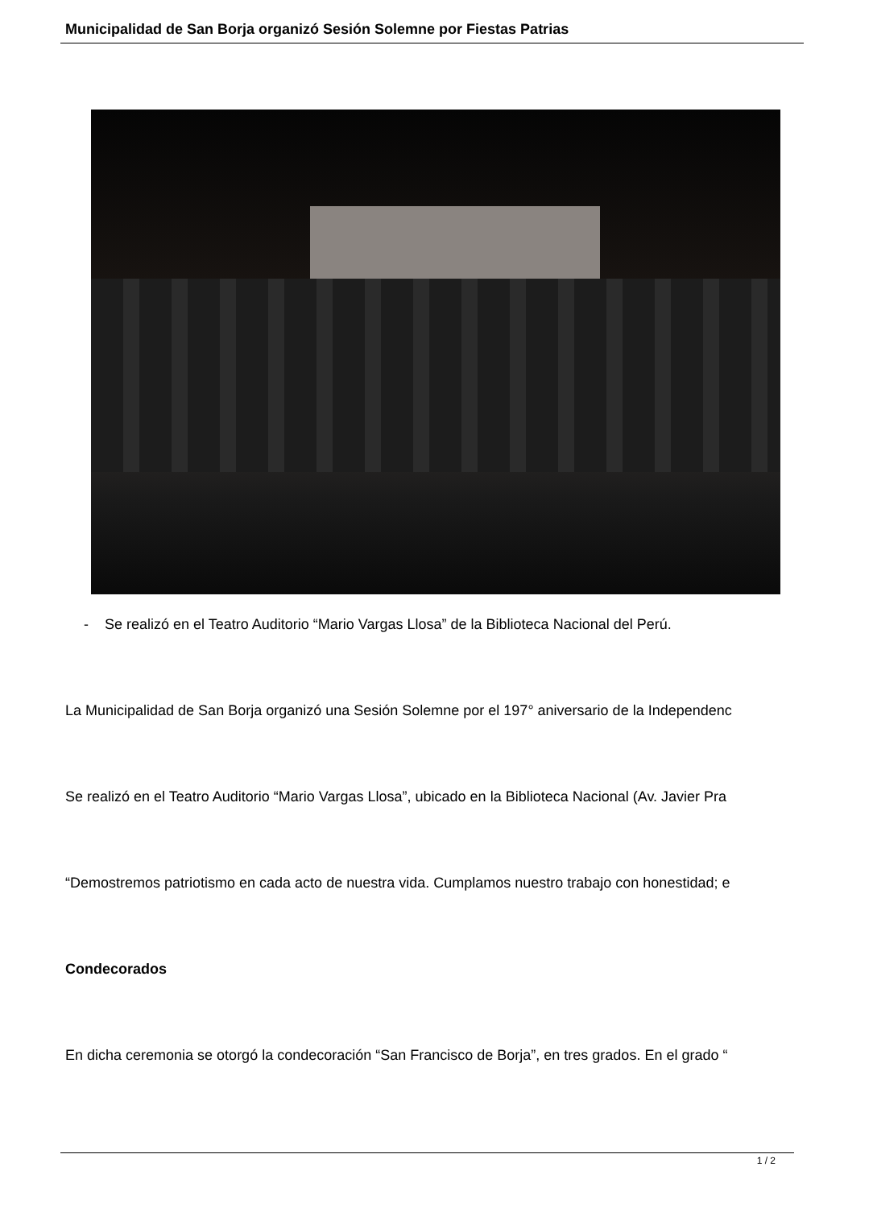Municipalidad de San Borja organizó Sesión Solemne por Fiestas Patrias
- Se realizó en el Teatro Auditorio “Mario Vargas Llosa” de la Biblioteca Nacional del Perú.
La Municipalidad de San Borja organizó una Sesión Solemne por el 197° aniversario de la Independenc
Se realizó en el Teatro Auditorio “Mario Vargas Llosa”, ubicado en la Biblioteca Nacional (Av. Javier Pra
“Demostremos patriotismo en cada acto de nuestra vida. Cumplamos nuestro trabajo con honestidad; e
Condecorados
En dicha ceremonia se otorgó la condecoración “San Francisco de Borja”, en tres grados. En el grado “
1 / 2